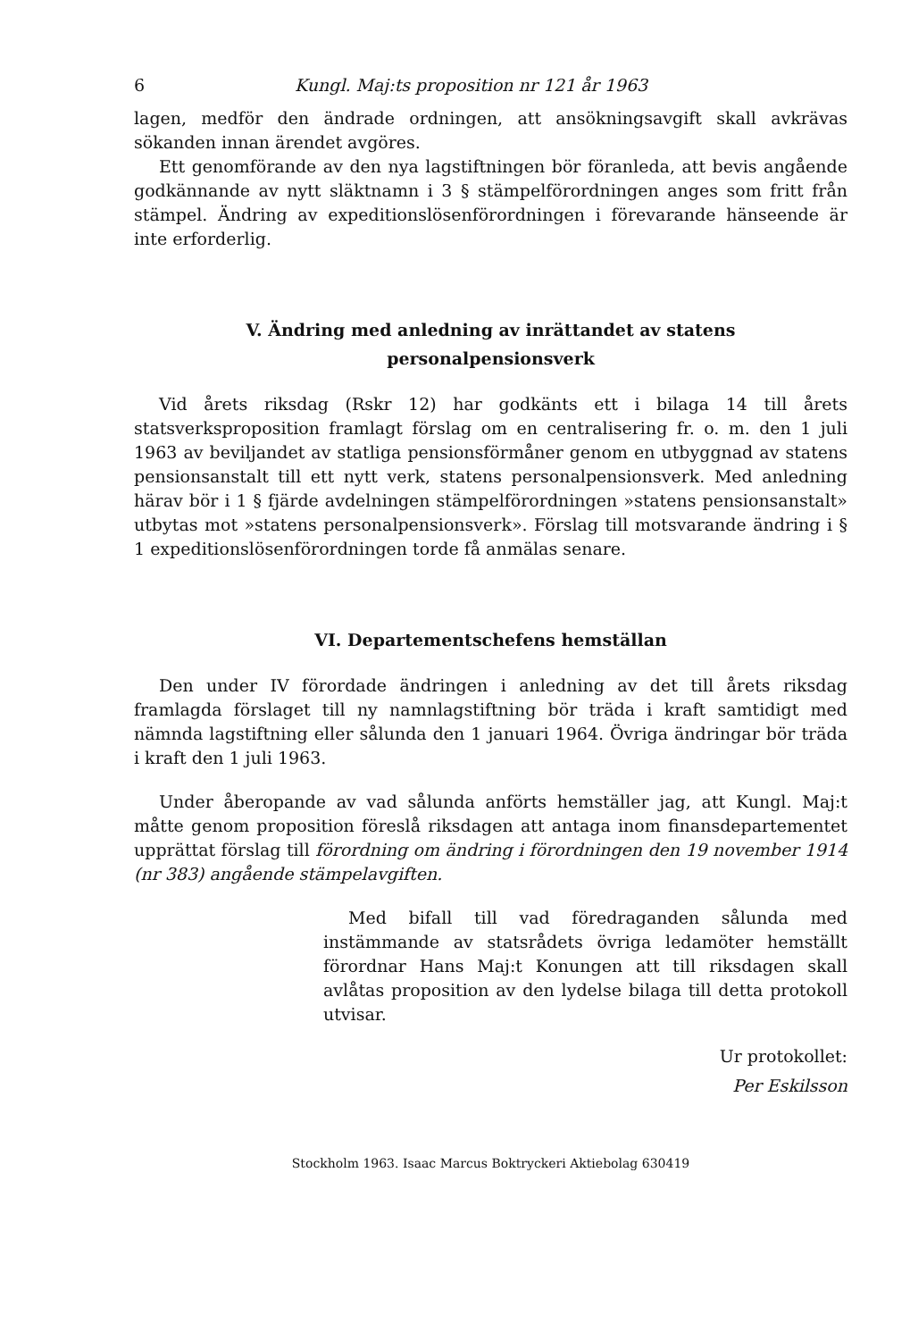6 Kungl. Maj:ts proposition nr 121 år 1963
lagen, medför den ändrade ordningen, att ansökningsavgift skall avkrävas sökanden innan ärendet avgöres.
Ett genomförande av den nya lagstiftningen bör föranleda, att bevis angående godkännande av nytt släktnamn i 3 § stämpelförordningen anges som fritt från stämpel. Ändring av expeditionslösenförordningen i förevarande hänseende är inte erforderlig.
V. Ändring med anledning av inrättandet av statens
personalpensionsverk
Vid årets riksdag (Rskr 12) har godkänts ett i bilaga 14 till årets statsverksproposition framlagt förslag om en centralisering fr. o. m. den 1 juli 1963 av beviljandet av statliga pensionsförmåner genom en utbyggnad av statens pensionsanstalt till ett nytt verk, statens personalpensionsverk. Med anledning härav bör i 1 § fjärde avdelningen stämpelförordningen »statens pensionsanstalt» utbytas mot »statens personalpensionsverk». Förslag till motsvarande ändring i § 1 expeditionslösenförordningen torde få anmälas senare.
VI. Departementschefens hemställan
Den under IV förordade ändringen i anledning av det till årets riksdag framlagda förslaget till ny namnlagstiftning bör träda i kraft samtidigt med nämnda lagstiftning eller sålunda den 1 januari 1964. Övriga ändringar bör träda i kraft den 1 juli 1963.
Under åberopande av vad sålunda anförts hemställer jag, att Kungl. Maj:t måtte genom proposition föreslå riksdagen att antaga inom finansdepartementet upprättat förslag till förordning om ändring i förordningen den 19 november 1914 (nr 383) angående stämpelavgiften.
Med bifall till vad föredraganden sålunda med instämmande av statsrådets övriga ledamöter hemställt förordnar Hans Maj:t Konungen att till riksdagen skall avlåtas proposition av den lydelse bilaga till detta protokoll utvisar.
Ur protokollet:
Per Eskilsson
Stockholm 1963. Isaac Marcus Boktryckeri Aktiebolag 630419